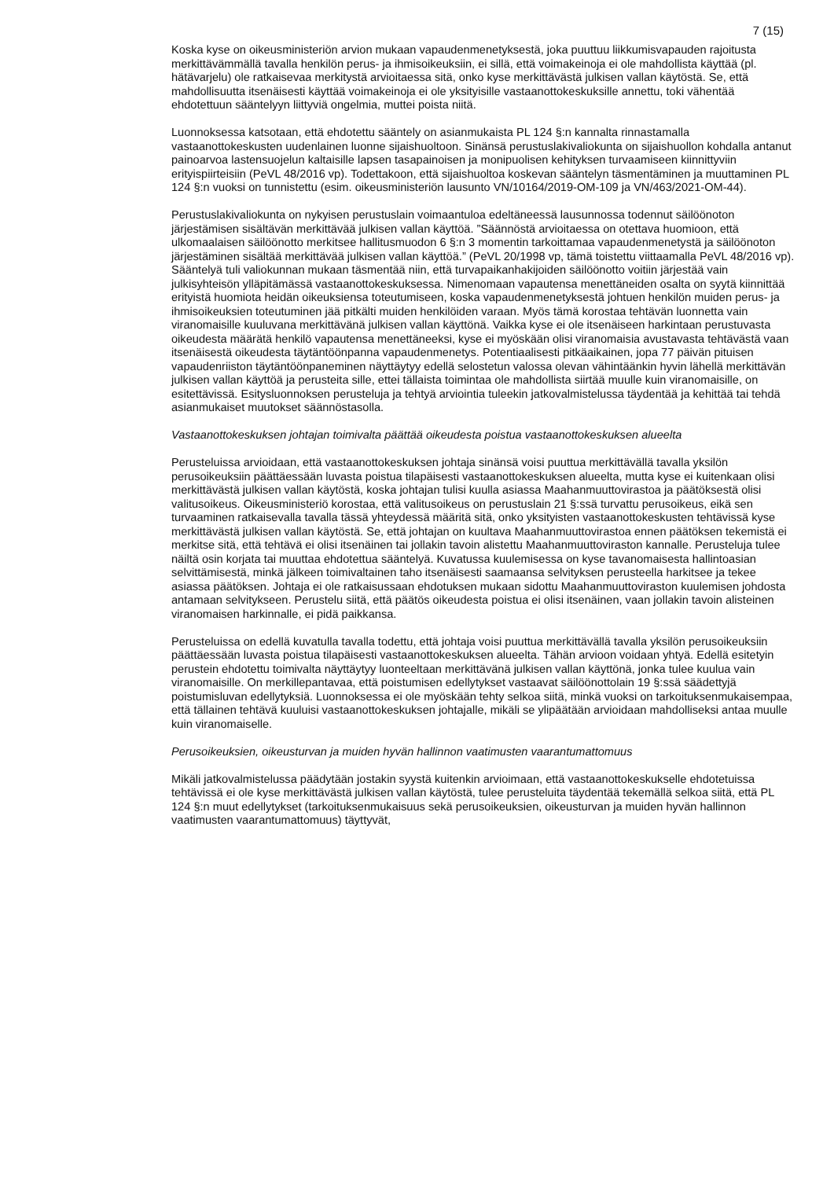7 (15)
Koska kyse on oikeusministeriön arvion mukaan vapaudenmenetyksestä, joka puuttuu liikkumisvapauden rajoitusta merkittävämmällä tavalla henkilön perus- ja ihmisoikeuksiin, ei sillä, että voimakeinoja ei ole mahdollista käyttää (pl. hätävarjelu) ole ratkaisevaa merkitystä arvioitaessa sitä, onko kyse merkittävästä julkisen vallan käytöstä. Se, että mahdollisuutta itsenäisesti käyttää voimakeinoja ei ole yksityisille vastaanottokeskuksille annettu, toki vähentää ehdotettuun sääntelyyn liittyviä ongelmia, muttei poista niitä.
Luonnoksessa katsotaan, että ehdotettu sääntely on asianmukaista PL 124 §:n kannalta rinnastamalla vastaanottokeskusten uudenlainen luonne sijaishuoltoon. Sinänsä perustuslakivaliokunta on sijaishuollon kohdalla antanut painoarvoa lastensuojelun kaltaisille lapsen tasapainoisen ja monipuolisen kehityksen turvaamiseen kiinnittyviin erityispiirteisiin (PeVL 48/2016 vp). Todettakoon, että sijaishuoltoa koskevan sääntelyn täsmentäminen ja muuttaminen PL 124 §:n vuoksi on tunnistettu (esim. oikeusministeriön lausunto VN/10164/2019-OM-109 ja VN/463/2021-OM-44).
Perustuslakivaliokunta on nykyisen perustuslain voimaantuloa edeltäneessä lausunnossa todennut säilöönoton järjestämisen sisältävän merkittävää julkisen vallan käyttöä. ”Säännöstä arvioitaessa on otettava huomioon, että ulkomaalaisen säilöönotto merkitsee hallitusmuodon 6 §:n 3 momentin tarkoittamaa vapaudenmenetystä ja säilöönoton järjestäminen sisältää merkittävää julkisen vallan käyttöä.” (PeVL 20/1998 vp, tämä toistettu viittaamalla PeVL 48/2016 vp). Sääntelyä tuli valiokunnan mukaan täsmentää niin, että turvapaikanhakijoiden säilöönotto voitiin järjestää vain julkisyhteisön ylläpitämässä vastaanottokeskuksessa. Nimenomaan vapautensa menettäneiden osalta on syytä kiinnittää erityistä huomiota heidän oikeuksiensa toteutumiseen, koska vapaudenmenetyksestä johtuen henkilön muiden perus- ja ihmisoikeuksien toteutuminen jää pitkälti muiden henkilöiden varaan. Myös tämä korostaa tehtävän luonnetta vain viranomaisille kuuluvana merkittävänä julkisen vallan käyttönä. Vaikka kyse ei ole itsenäiseen harkintaan perustuvasta oikeudesta määrätä henkilö vapautensa menettäneeksi, kyse ei myöskään olisi viranomaisia avustavasta tehtävästä vaan itsenäisestä oikeudesta täytäntöönpanna vapaudenmenetys. Potentiaalisesti pitkäaikainen, jopa 77 päivän pituisen vapaudenriiston täytäntöönpaneminen näyttäytyy edellä selostetun valossa olevan vähintäänkin hyvin lähellä merkittävän julkisen vallan käyttöä ja perusteita sille, ettei tällaista toimintaa ole mahdollista siirtää muulle kuin viranomaisille, on esitettävissä. Esitysluonnoksen perusteluja ja tehtyä arviointia tuleekin jatkovalmistelussa täydentää ja kehittää tai tehdä asianmukaiset muutokset säännöstasolla.
Vastaanottokeskuksen johtajan toimivalta päättää oikeudesta poistua vastaanottokeskuksen alueelta
Perusteluissa arvioidaan, että vastaanottokeskuksen johtaja sinänsä voisi puuttua merkittävällä tavalla yksilön perusoikeuksiin päättäessään luvasta poistua tilapäisesti vastaanottokeskuksen alueelta, mutta kyse ei kuitenkaan olisi merkittävästä julkisen vallan käytöstä, koska johtajan tulisi kuulla asiassa Maahanmuuttovirastoa ja päätöksestä olisi valitusoikeus. Oikeusministeriö korostaa, että valitusoikeus on perustuslain 21 §:ssä turvattu perusoikeus, eikä sen turvaaminen ratkaisevalla tavalla tässä yhteydessä määritä sitä, onko yksityisten vastaanottokeskusten tehtävissä kyse merkittävästä julkisen vallan käytöstä. Se, että johtajan on kuultava Maahanmuuttovirastoa ennen päätöksen tekemistä ei merkitse sitä, että tehtävä ei olisi itsenäinen tai jollakin tavoin alistettu Maahanmuuttoviraston kannalle. Perusteluja tulee näiltä osin korjata tai muuttaa ehdotettua sääntelyä. Kuvatussa kuulemisessa on kyse tavanomaisesta hallintoasian selvittämisestä, minkä jälkeen toimivaltainen taho itsenäisesti saamaansa selvityksen perusteella harkitsee ja tekee asiassa päätöksen. Johtaja ei ole ratkaisussaan ehdotuksen mukaan sidottu Maahanmuuttoviraston kuulemisen johdosta antamaan selvitykseen. Perustelu siitä, että päätös oikeudesta poistua ei olisi itsenäinen, vaan jollakin tavoin alisteinen viranomaisen harkinnalle, ei pidä paikkansa.
Perusteluissa on edellä kuvatulla tavalla todettu, että johtaja voisi puuttua merkittävällä tavalla yksilön perusoikeuksiin päättäessään luvasta poistua tilapäisesti vastaanottokeskuksen alueelta. Tähän arvioon voidaan yhtyä. Edellä esitetyin perustein ehdotettu toimivalta näyttäytyy luonteeltaan merkittävänä julkisen vallan käyttönä, jonka tulee kuulua vain viranomaisille. On merkillepantavaa, että poistumisen edellytykset vastaavat säilöönottolain 19 §:ssä säädettyjä poistumisluvan edellytyksiä. Luonnoksessa ei ole myöskään tehty selkoa siitä, minkä vuoksi on tarkoituksenmukaisempaa, että tällainen tehtävä kuuluisi vastaanottokeskuksen johtajalle, mikäli se ylipäätään arvioidaan mahdolliseksi antaa muulle kuin viranomaiselle.
Perusoikeuksien, oikeusturvan ja muiden hyvän hallinnon vaatimusten vaarantumattomuus
Mikäli jatkovalmistelussa päädytään jostakin syystä kuitenkin arvioimaan, että vastaanottokeskukselle ehdotetuissa tehtävissä ei ole kyse merkittävästä julkisen vallan käytöstä, tulee perusteluita täydentää tekemällä selkoa siitä, että PL 124 §:n muut edellytykset (tarkoituksenmukaisuus sekä perusoikeuksien, oikeusturvan ja muiden hyvän hallinnon vaatimusten vaarantumattomuus) täyttyvät,